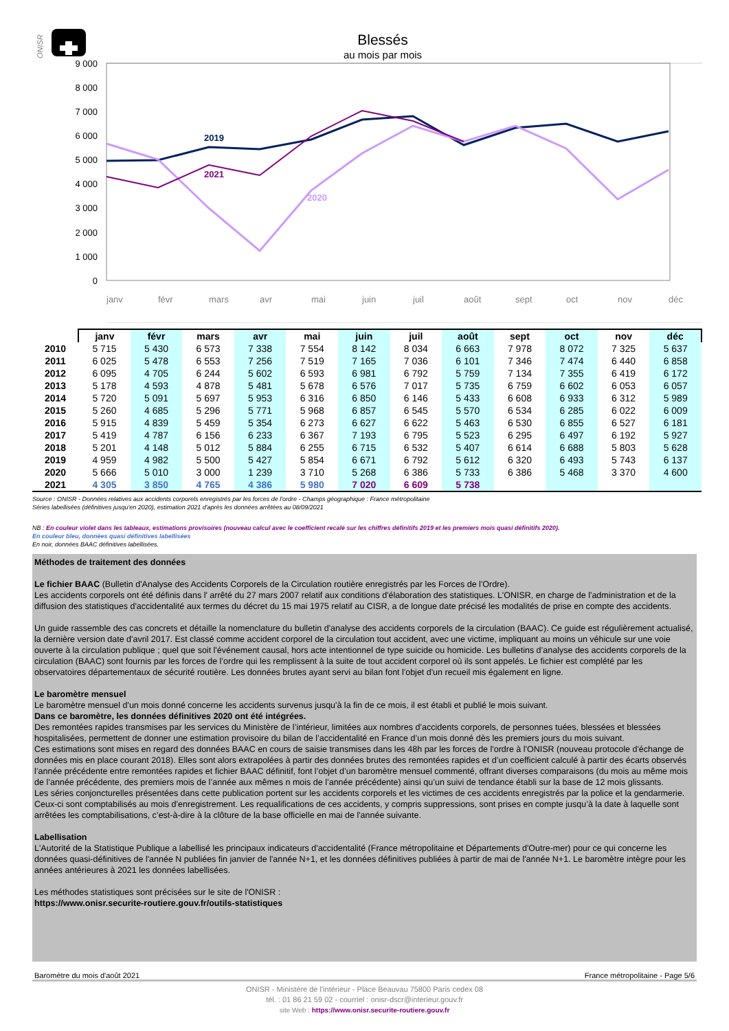ONISR
Blessés
au mois par mois
9 000
8 000
7 000
6 000
5 000
4 000
3 000
2 000
1 000
0
2019
2021
2020
janv
févr
mars
avr
mai
juin
juil
août
sept
oct
nov
déc
| | janv | févr | mars | avr | mai | juin | juil | août | sept | oct | nov | déc |
| --- | --- | --- | --- | --- | --- | --- | --- | --- | --- | --- | --- | --- |
| 2010 | 5 715 | 5 430 | 6 573 | 7 338 | 7 554 | 8 142 | 8 034 | 6 663 | 7 978 | 8 072 | 7 325 | 5 637 |
| 2011 | 6 025 | 5 478 | 6 553 | 7 256 | 7 519 | 7 165 | 7 036 | 6 101 | 7 346 | 7 474 | 6 440 | 6 858 |
| 2012 | 6 095 | 4 705 | 6 244 | 5 602 | 6 593 | 6 981 | 6 792 | 5 759 | 7 134 | 7 355 | 6 419 | 6 172 |
| 2013 | 5 178 | 4 593 | 4 878 | 5 481 | 5 678 | 6 576 | 7 017 | 5 735 | 6 759 | 6 602 | 6 053 | 6 057 |
| 2014 | 5 720 | 5 091 | 5 697 | 5 953 | 6 316 | 6 850 | 6 146 | 5 433 | 6 608 | 6 933 | 6 312 | 5 989 |
| 2015 | 5 260 | 4 685 | 5 296 | 5 771 | 5 968 | 6 857 | 6 545 | 5 570 | 6 534 | 6 285 | 6 022 | 6 009 |
| 2016 | 5 915 | 4 839 | 5 459 | 5 354 | 6 273 | 6 627 | 6 622 | 5 463 | 6 530 | 6 855 | 6 527 | 6 181 |
| 2017 | 5 419 | 4 787 | 6 156 | 6 233 | 6 367 | 7 193 | 6 795 | 5 523 | 6 295 | 6 497 | 6 192 | 5 927 |
| 2018 | 5 201 | 4 148 | 5 012 | 5 884 | 6 255 | 6 715 | 6 532 | 5 407 | 6 614 | 6 688 | 5 803 | 5 628 |
| 2019 | 4 959 | 4 982 | 5 500 | 5 427 | 5 854 | 6 671 | 6 792 | 5 612 | 6 320 | 6 493 | 5 743 | 6 137 |
| 2020 | 5 666 | 5 010 | 3 000 | 1 239 | 3 710 | 5 268 | 6 386 | 5 733 | 6 386 | 5 468 | 3 370 | 4 600 |
| 2021 | 4 305 | 3 850 | 4 765 | 4 386 | 5 980 | 7 020 | 6 609 | 5 738 | | | | |
Source : ONISR - Données relatives aux accidents corporels enregistrés par les forces de l'ordre - Champs géographique : France métropolitaine
Séries labellisées (définitives jusqu'en 2020), estimation 2021 d'après les données arrêtées au 08/09/2021
NB : En couleur violet dans les tableaux, estimations provisoires (nouveau calcul avec le coefficient recalé sur les chiffres définitifs 2019 et les premiers mois quasi définitifs 2020).
En couleur bleu, données quasi définitives labellisées
En noir, données BAAC définitives labellisées.
Méthodes de traitement des données
Le fichier BAAC (Bulletin d'Analyse des Accidents Corporels de la Circulation routière enregistrés par les Forces de l'Ordre).
Les accidents corporels ont été définis dans l' arrêté du 27 mars 2007 relatif aux conditions d'élaboration des statistiques. L'ONISR, en charge de l'administration et de la diffusion des statistiques d'accidentalité aux termes du décret du 15 mai 1975 relatif au CISR, a de longue date précisé les modalités de prise en compte des accidents.
Un guide rassemble des cas concrets et détaille la nomenclature du bulletin d'analyse des accidents corporels de la circulation (BAAC). Ce guide est régulièrement actualisé, la dernière version date d'avril 2017. Est classé comme accident corporel de la circulation tout accident, avec une victime, impliquant au moins un véhicule sur une voie ouverte à la circulation publique ; quel que soit l'événement causal, hors acte intentionnel de type suicide ou homicide. Les bulletins d’analyse des accidents corporels de la circulation (BAAC) sont fournis par les forces de l’ordre qui les remplissent à la suite de tout accident corporel où ils sont appelés. Le fichier est complété par les observatoires départementaux de sécurité routière. Les données brutes ayant servi au bilan font l'objet d'un recueil mis également en ligne.
Le baromètre mensuel
Le baromètre mensuel d'un mois donné concerne les accidents survenus jusqu'à la fin de ce mois, il est établi et publié le mois suivant.
Dans ce baromètre, les données définitives 2020 ont été intégrées.
Des remontées rapides transmises par les services du Ministère de l’intérieur, limitées aux nombres d’accidents corporels, de personnes tuées, blessées et blessées hospitalisées, permettent de donner une estimation provisoire du bilan de l’accidentalité en France d’un mois donné dès les premiers jours du mois suivant.
Ces estimations sont mises en regard des données BAAC en cours de saisie transmises dans les 48h par les forces de l'ordre à l'ONISR (nouveau protocole d'échange de données mis en place courant 2018). Elles sont alors extrapolées à partir des données brutes des remontées rapides et d’un coefficient calculé à partir des écarts observés l’année précédente entre remontées rapides et fichier BAAC définitif, font l’objet d’un baromètre mensuel commenté, offrant diverses comparaisons (du mois au même mois de l’année précédente, des premiers mois de l’année aux mêmes n mois de l’année précédente) ainsi qu’un suivi de tendance établi sur la base de 12 mois glissants.
Les séries conjoncturelles présentées dans cette publication portent sur les accidents corporels et les victimes de ces accidents enregistrés par la police et la gendarmerie. Ceux-ci sont comptabilisés au mois d’enregistrement. Les requalifications de ces accidents, y compris suppressions, sont prises en compte jusqu’à la date à laquelle sont arrêtées les comptabilisations, c’est-à-dire à la clôture de la base officielle en mai de l'année suivante.
Labellisation
L'Autorité de la Statistique Publique a labellisé les principaux indicateurs d'accidentalité (France métropolitaine et Départements d'Outre-mer) pour ce qui concerne les données quasi-définitives de l'année N publiées fin janvier de l'année N+1, et les données définitives publiées à partir de mai de l'année N+1. Le baromètre intègre pour les années antérieures à 2021 les données labellisées.
Les méthodes statistiques sont précisées sur le site de l'ONISR :
https://www.onisr.securite-routiere.gouv.fr/outils-statistiques
Baromètre du mois d'août 2021 France métropolitaine - Page 5/6
ONISR - Ministère de l'intérieur - Place Beauvau 75800 Paris cedex 08
tél. : 01 86 21 59 02 - courriel : onisr-dscr@interieur.gouv.fr
site Web : https://www.onisr.securite-routiere.gouv.fr